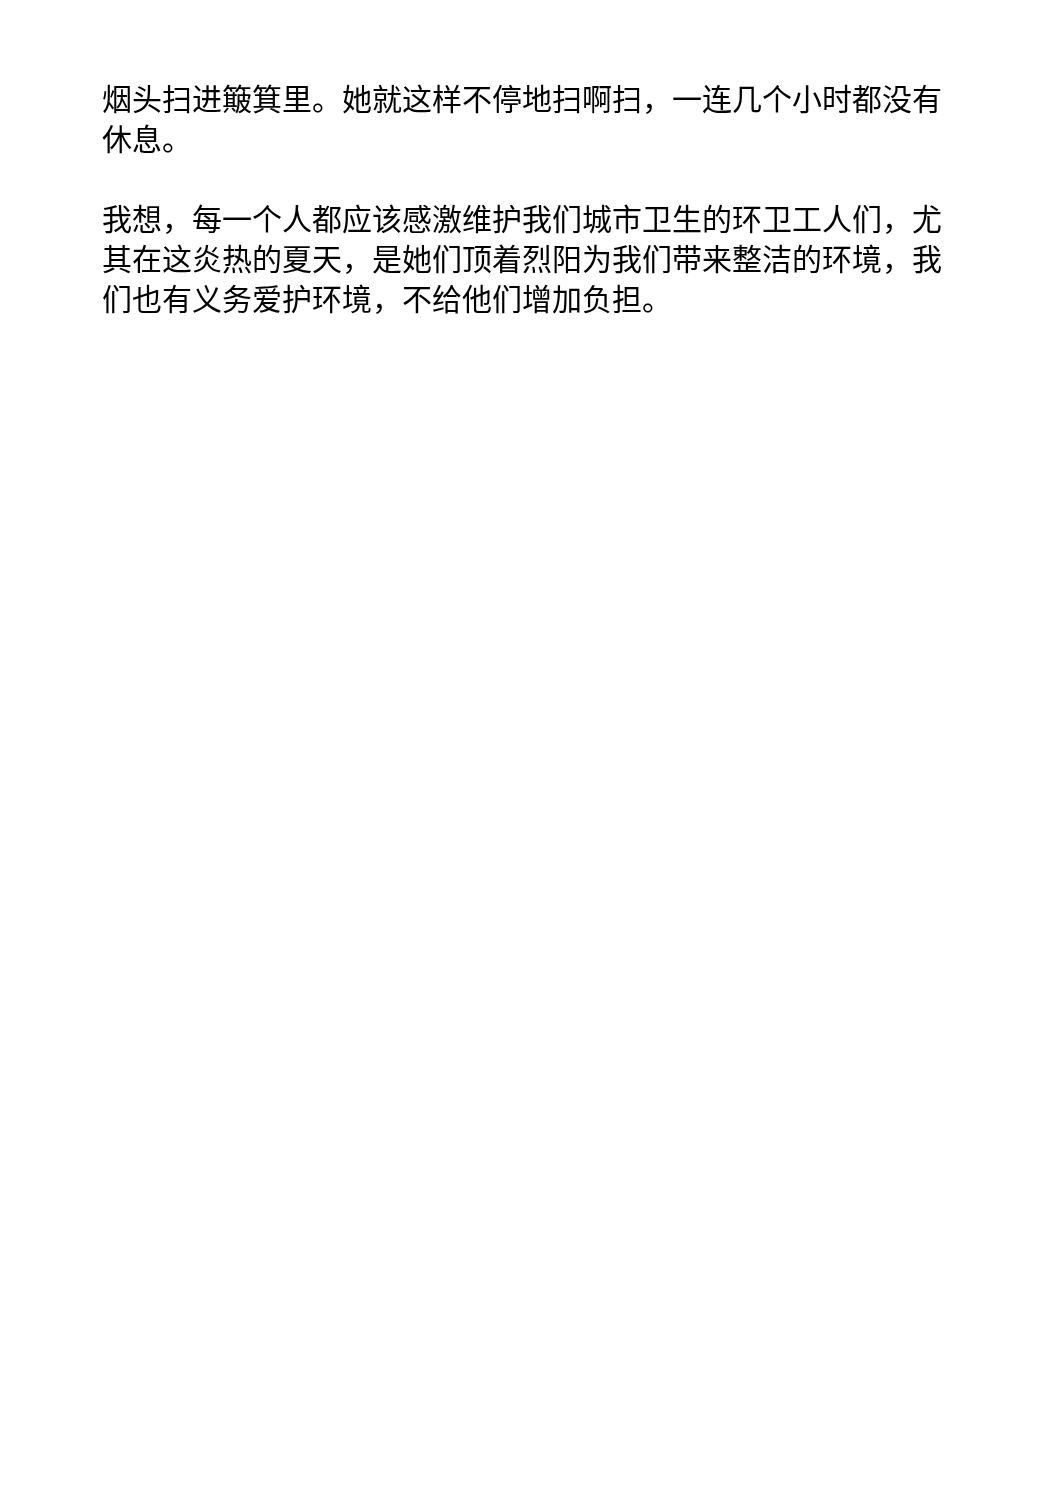烟头扫进簸箕里。她就这样不停地扫啊扫，一连几个小时都没有休息。
我想，每一个人都应该感激维护我们城市卫生的环卫工人们，尤其在这炎热的夏天，是她们顶着烈阳为我们带来整洁的环境，我们也有义务爱护环境，不给他们增加负担。